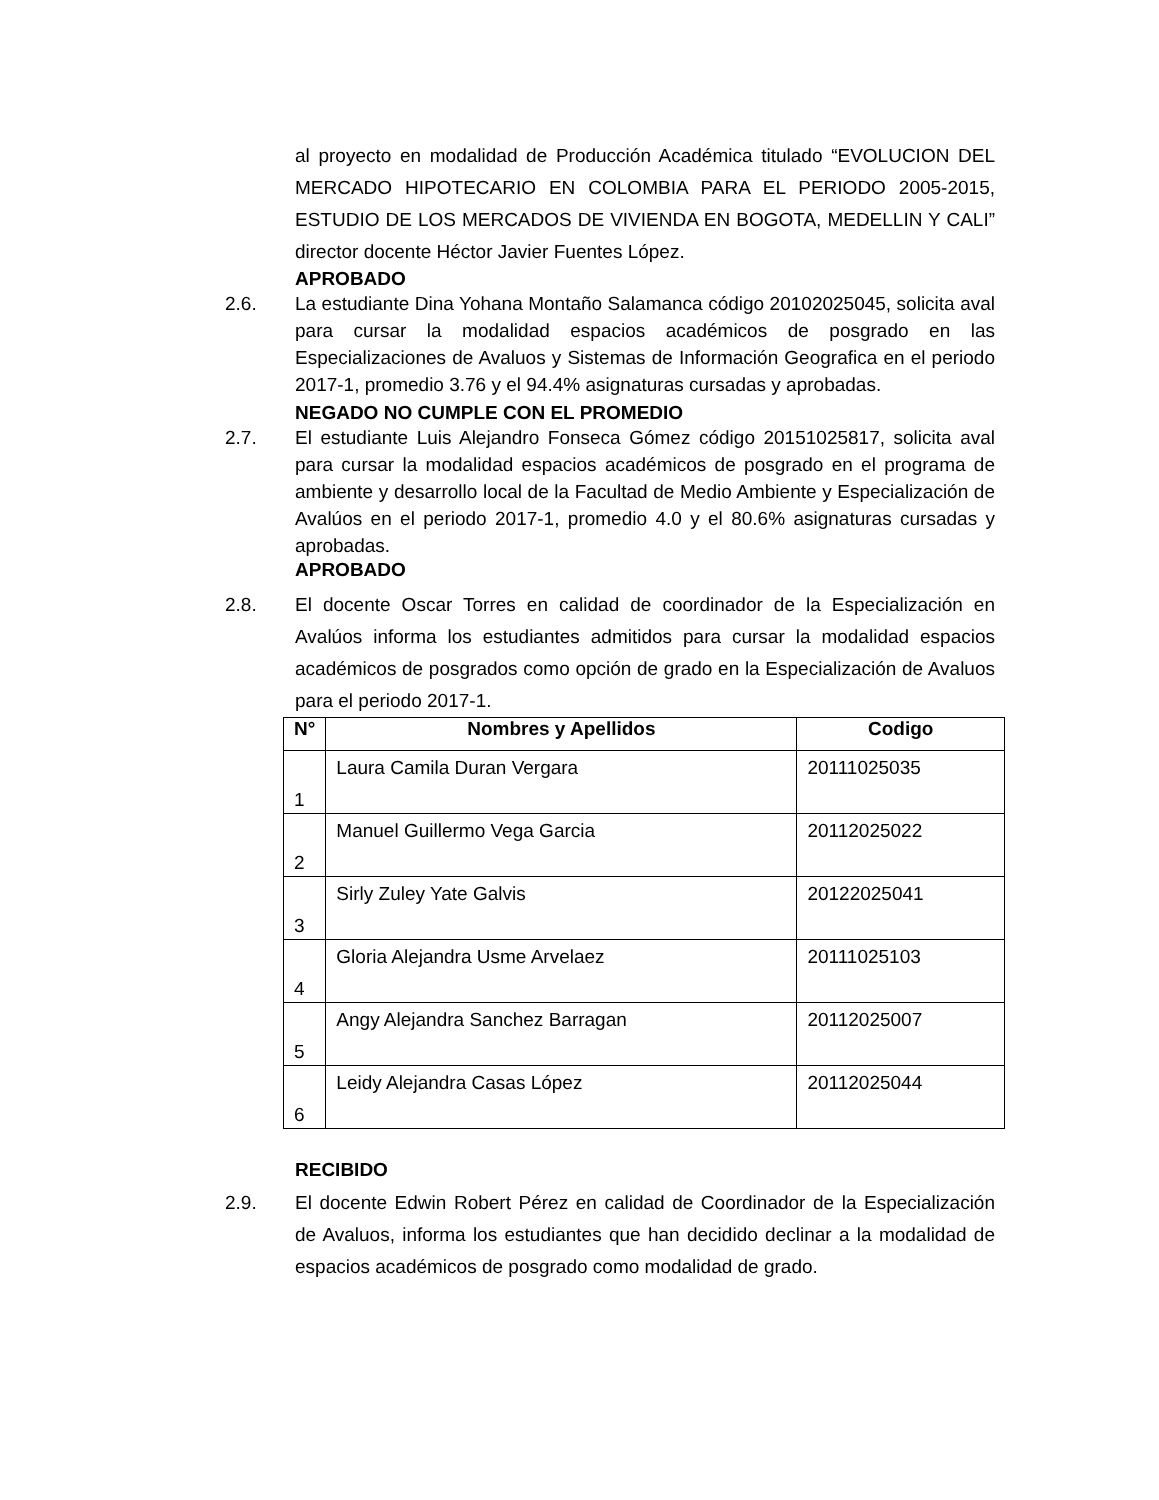al proyecto en modalidad de Producción Académica titulado “EVOLUCION DEL MERCADO HIPOTECARIO EN COLOMBIA PARA EL PERIODO 2005-2015, ESTUDIO DE LOS MERCADOS DE VIVIENDA EN BOGOTA, MEDELLIN Y CALI” director docente Héctor Javier Fuentes López.
APROBADO
2.6. La estudiante Dina Yohana Montaño Salamanca código 20102025045, solicita aval para cursar la modalidad espacios académicos de posgrado en las Especializaciones de Avaluos y Sistemas de Información Geografica en el periodo 2017-1, promedio 3.76 y el 94.4% asignaturas cursadas y aprobadas.
NEGADO NO CUMPLE CON EL PROMEDIO
2.7. El estudiante Luis Alejandro Fonseca Gómez código 20151025817, solicita aval para cursar la modalidad espacios académicos de posgrado en el programa de ambiente y desarrollo local de la Facultad de Medio Ambiente y Especialización de Avalúos en el periodo 2017-1, promedio 4.0 y el 80.6% asignaturas cursadas y aprobadas.
APROBADO
2.8. El docente Oscar Torres en calidad de coordinador de la Especialización en Avalúos informa los estudiantes admitidos para cursar la modalidad espacios académicos de posgrados como opción de grado en la Especialización de Avaluos para el periodo 2017-1.
| N° | Nombres y Apellidos | Codigo |
| --- | --- | --- |
| 1 | Laura Camila Duran Vergara | 20111025035 |
| 2 | Manuel Guillermo Vega Garcia | 20112025022 |
| 3 | Sirly Zuley Yate Galvis | 20122025041 |
| 4 | Gloria Alejandra Usme Arvelaez | 20111025103 |
| 5 | Angy Alejandra Sanchez Barragan | 20112025007 |
| 6 | Leidy Alejandra Casas López | 20112025044 |
RECIBIDO
2.9. El docente Edwin Robert Pérez en calidad de Coordinador de la Especialización de Avaluos, informa los estudiantes que han decidido declinar a la modalidad de espacios académicos de posgrado como modalidad de grado.